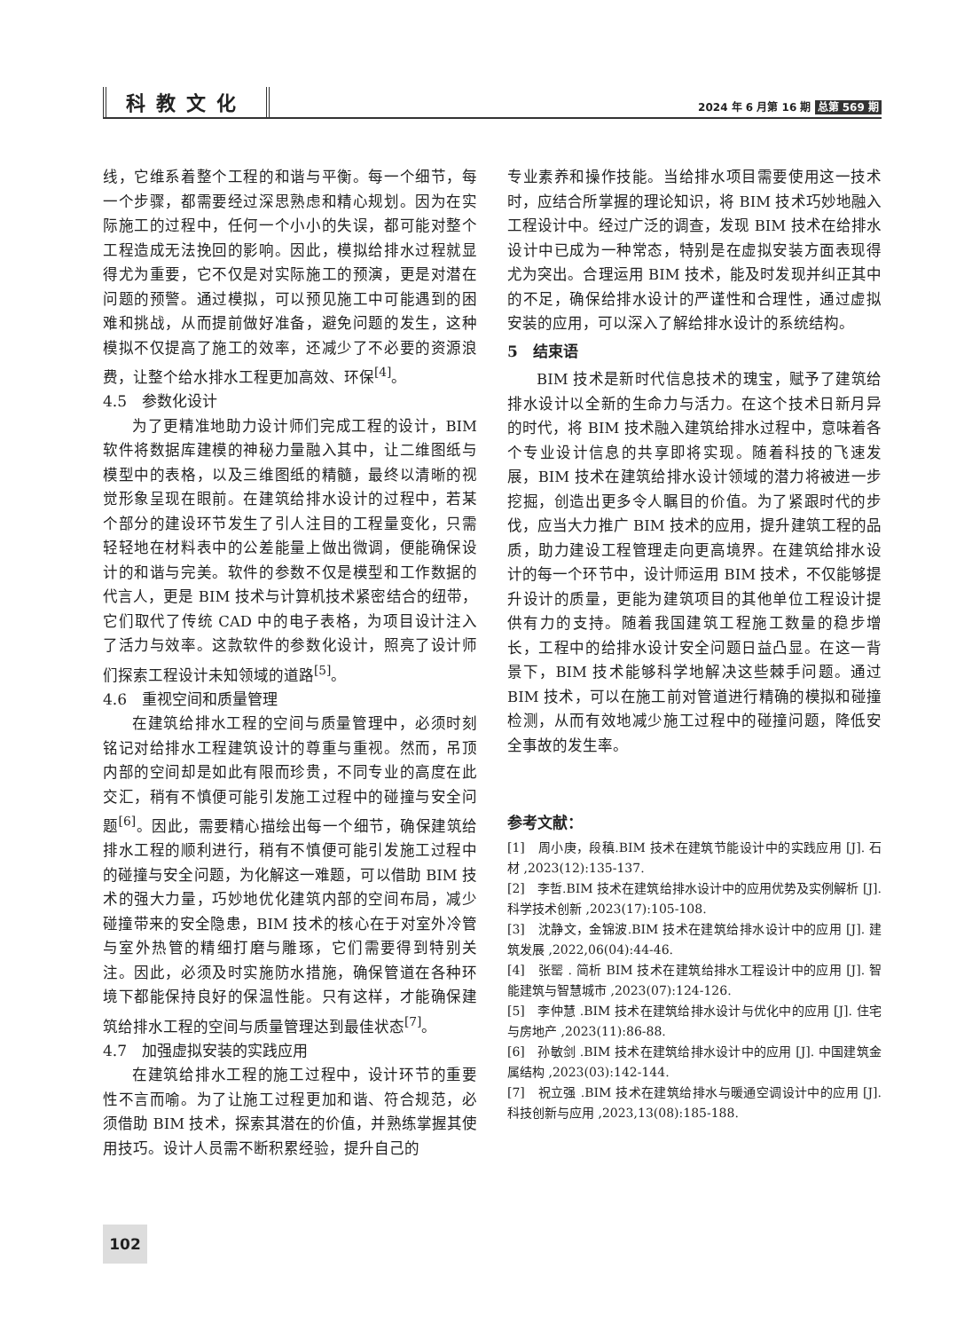科教文化
2024 年 6 月第 16 期 总第 569 期
线，它维系着整个工程的和谐与平衡。每一个细节，每一个步骤，都需要经过深思熟虑和精心规划。因为在实际施工的过程中，任何一个小小的失误，都可能对整个工程造成无法挽回的影响。因此，模拟给排水过程就显得尤为重要，它不仅是对实际施工的预演，更是对潜在问题的预警。通过模拟，可以预见施工中可能遇到的困难和挑战，从而提前做好准备，避免问题的发生，这种模拟不仅提高了施工的效率，还减少了不必要的资源浪费，让整个给水排水工程更加高效、环保<sup>[4]</sup>。
4.5　参数化设计
为了更精准地助力设计师们完成工程的设计，BIM 软件将数据库建模的神秘力量融入其中，让二维图纸与模型中的表格，以及三维图纸的精髓，最终以清晰的视觉形象呈现在眼前。在建筑给排水设计的过程中，若某个部分的建设环节发生了引人注目的工程量变化，只需轻轻地在材料表中的公差能量上做出微调，便能确保设计的和谐与完美。软件的参数不仅是模型和工作数据的代言人，更是 BIM 技术与计算机技术紧密结合的纽带，它们取代了传统 CAD 中的电子表格，为项目设计注入了活力与效率。这款软件的参数化设计，照亮了设计师们探索工程设计未知领域的道路<sup>[5]</sup>。
4.6　重视空间和质量管理
在建筑给排水工程的空间与质量管理中，必须时刻铭记对给排水工程建筑设计的尊重与重视。然而，吊顶内部的空间却是如此有限而珍贵，不同专业的高度在此交汇，稍有不慎便可能引发施工过程中的碰撞与安全问题<sup>[6]</sup>。因此，需要精心描绘出每一个细节，确保建筑给排水工程的顺利进行，稍有不慎便可能引发施工过程中的碰撞与安全问题，为化解这一难题，可以借助 BIM 技术的强大力量，巧妙地优化建筑内部的空间布局，减少碰撞带来的安全隐患，BIM 技术的核心在于对室外冷管与室外热管的精细打磨与雕琢，它们需要得到特别关注。因此，必须及时实施防水措施，确保管道在各种环境下都能保持良好的保温性能。只有这样，才能确保建筑给排水工程的空间与质量管理达到最佳状态<sup>[7]</sup>。
4.7　加强虚拟安装的实践应用
在建筑给排水工程的施工过程中，设计环节的重要性不言而喻。为了让施工过程更加和谐、符合规范，必须借助 BIM 技术，探索其潜在的价值，并熟练掌握其使用技巧。设计人员需不断积累经验，提升自己的
专业素养和操作技能。当给排水项目需要使用这一技术时，应结合所掌握的理论知识，将 BIM 技术巧妙地融入工程设计中。经过广泛的调查，发现 BIM 技术在给排水设计中已成为一种常态，特别是在虚拟安装方面表现得尤为突出。合理运用 BIM 技术，能及时发现并纠正其中的不足，确保给排水设计的严谨性和合理性，通过虚拟安装的应用，可以深入了解给排水设计的系统结构。
5　结束语
BIM 技术是新时代信息技术的瑰宝，赋予了建筑给排水设计以全新的生命力与活力。在这个技术日新月异的时代，将 BIM 技术融入建筑给排水过程中，意味着各个专业设计信息的共享即将实现。随着科技的飞速发展，BIM 技术在建筑给排水设计领域的潜力将被进一步挖掘，创造出更多令人瞩目的价值。为了紧跟时代的步伐，应当大力推广 BIM 技术的应用，提升建筑工程的品质，助力建设工程管理走向更高境界。在建筑给排水设计的每一个环节中，设计师运用 BIM 技术，不仅能够提升设计的质量，更能为建筑项目的其他单位工程设计提供有力的支持。随着我国建筑工程施工数量的稳步增长，工程中的给排水设计安全问题日益凸显。在这一背景下，BIM 技术能够科学地解决这些棘手问题。通过 BIM 技术，可以在施工前对管道进行精确的模拟和碰撞检测，从而有效地减少施工过程中的碰撞问题，降低安全事故的发生率。
参考文献：
[1]　周小庚，段稹.BIM 技术在建筑节能设计中的实践应用 [J]. 石材 ,2023(12):135-137.
[2]　李哲.BIM 技术在建筑给排水设计中的应用优势及实例解析 [J]. 科学技术创新 ,2023(17):105-108.
[3]　沈静文，金锦波.BIM 技术在建筑给排水设计中的应用 [J]. 建筑发展 ,2022,06(04):44-46.
[4]　张罂 . 简析 BIM 技术在建筑给排水工程设计中的应用 [J]. 智能建筑与智慧城市 ,2023(07):124-126.
[5]　李仲慧 .BIM 技术在建筑给排水设计与优化中的应用 [J]. 住宅与房地产 ,2023(11):86-88.
[6]　孙敏剑 .BIM 技术在建筑给排水设计中的应用 [J]. 中国建筑金属结构 ,2023(03):142-144.
[7]　祝立强 .BIM 技术在建筑给排水与暖通空调设计中的应用 [J]. 科技创新与应用 ,2023,13(08):185-188.
102